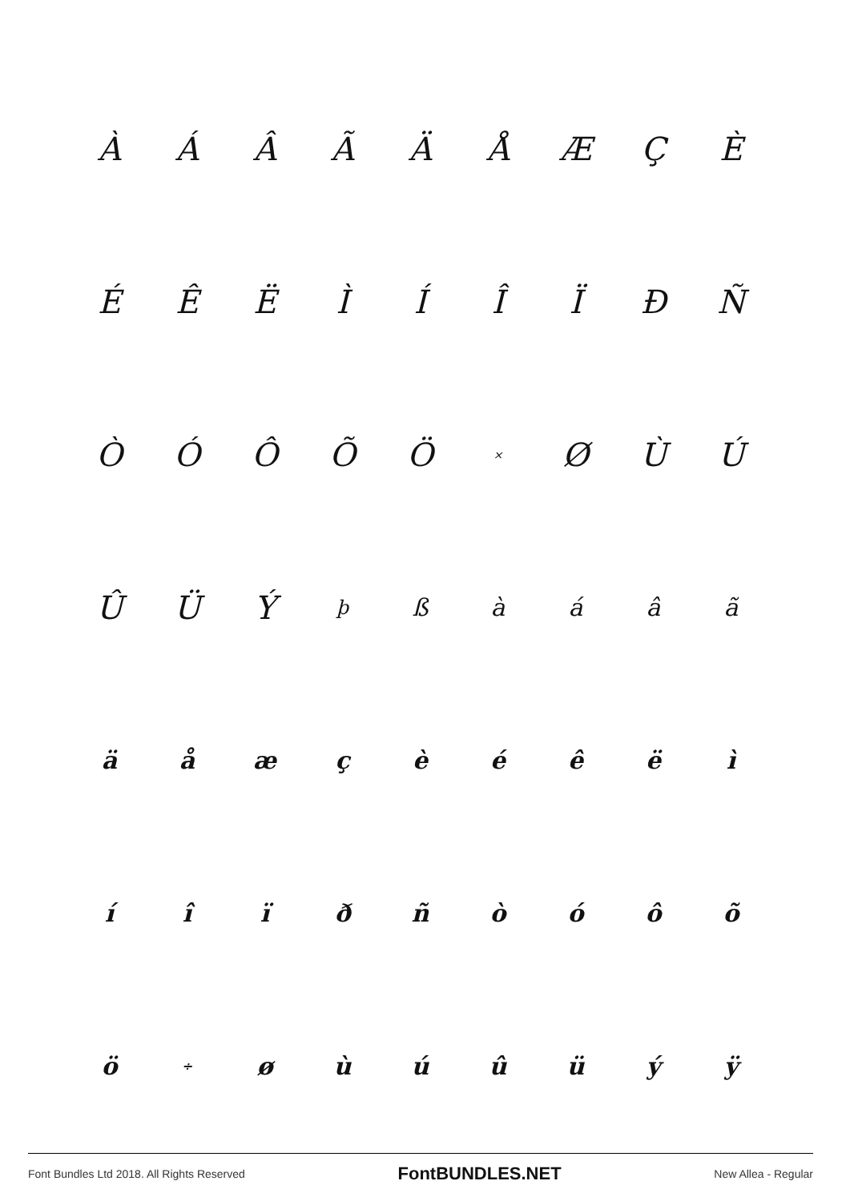| À | Á | Â | Ã | Ä | Å | Æ | Ç | È |
| É | Ê | Ë | Ì | Í | Î | Ï | Ð | Ñ |
| Ò | Ó | Ô | Õ | Ö | × | Ø | Ù | Ú |
| Û | Ü | Ý | þ | ß | à | á | â | ã |
| ä | å | æ | ç | è | é | ê | ë | ì |
| í | î | ï | ð | ñ | ò | ó | ô | õ |
| ö | ÷ | ø | ù | ú | û | ü | ý | ÿ |
Font Bundles Ltd 2018. All Rights Reserved FontBUNDLES.NET New Allea - Regular